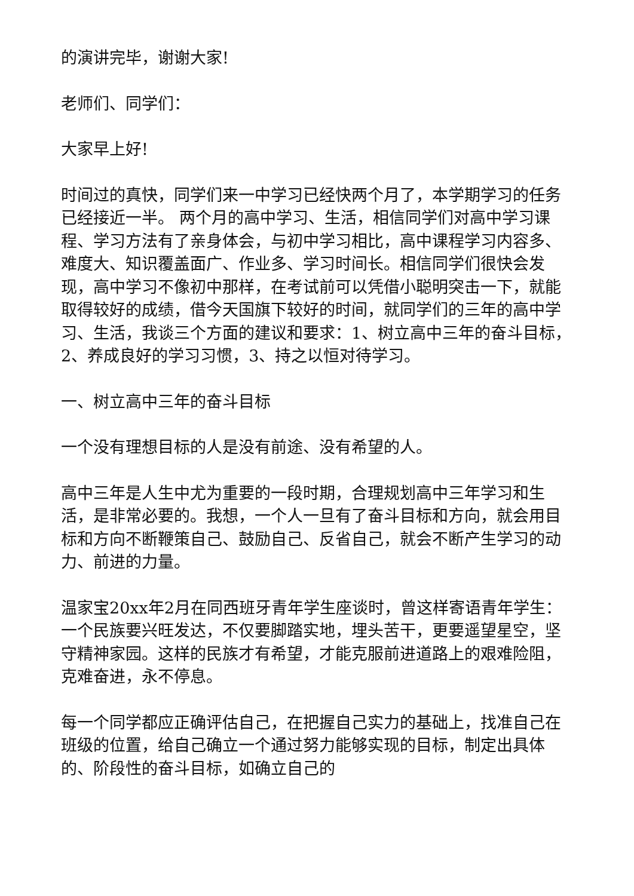的演讲完毕，谢谢大家!
老师们、同学们：
大家早上好!
时间过的真快，同学们来一中学习已经快两个月了，本学期学习的任务已经接近一半。 两个月的高中学习、生活，相信同学们对高中学习课程、学习方法有了亲身体会，与初中学习相比，高中课程学习内容多、难度大、知识覆盖面广、作业多、学习时间长。相信同学们很快会发现，高中学习不像初中那样，在考试前可以凭借小聪明突击一下，就能取得较好的成绩，借今天国旗下较好的时间，就同学们的三年的高中学习、生活，我谈三个方面的建议和要求：1、树立高中三年的奋斗目标，2、养成良好的学习习惯，3、持之以恒对待学习。
一、树立高中三年的奋斗目标
一个没有理想目标的人是没有前途、没有希望的人。
高中三年是人生中尤为重要的一段时期，合理规划高中三年学习和生活，是非常必要的。我想，一个人一旦有了奋斗目标和方向，就会用目标和方向不断鞭策自己、鼓励自己、反省自己，就会不断产生学习的动力、前进的力量。
温家宝20xx年2月在同西班牙青年学生座谈时，曾这样寄语青年学生：一个民族要兴旺发达，不仅要脚踏实地，埋头苦干，更要遥望星空，坚守精神家园。这样的民族才有希望，才能克服前进道路上的艰难险阻，克难奋进，永不停息。
每一个同学都应正确评估自己，在把握自己实力的基础上，找准自己在班级的位置，给自己确立一个通过努力能够实现的目标，制定出具体的、阶段性的奋斗目标，如确立自己的